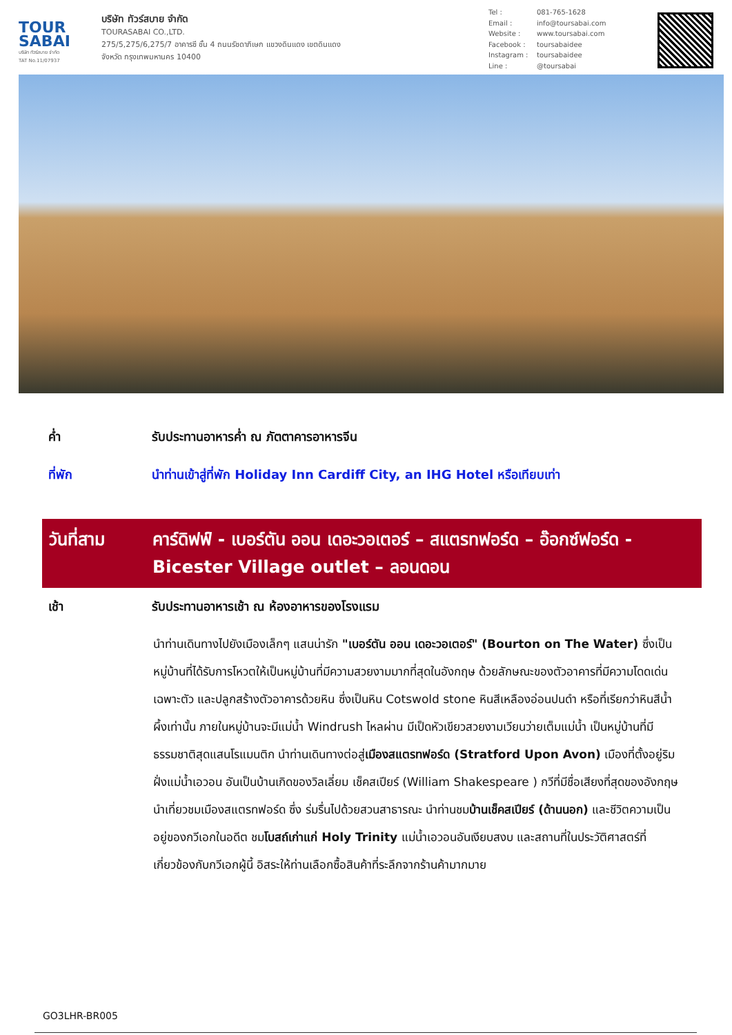TOUR
SABAI
บริษัท ทัวร์สบาย จำกัด
TAT No.11/07937
บริษัท ทัวร์สบาย จำกัด
TOURASABAI CO.,LTD.
275/5,275/6,275/7 อาคารซี ชั้น 4 ถนนรัชดาภิเษก แขวงดินแดง เขตดินแดง
จังหวัด กรุงเทพมหานคร 10400
Tel : 081-765-1628
Email : info@toursabai.com
Website : www.toursabai.com
Facebook : toursabaidee
Instagram : toursabaidee
Line : @toursabai
ค่ำ รับประทานอาหารค่ำ ณ ภัตตาคารอาหารจีน
ที่พัก นำท่านเข้าสู่ที่พัก Holiday Inn Cardiff City, an IHG Hotel หรือเทียบเท่า
วันที่สาม คาร์ดิฟฟ์ - เบอร์ตัน ออน เดอะวอเตอร์ – สแตรทฟอร์ด – อ๊อกซ์ฟอร์ด - Bicester Village outlet – ลอนดอน
เช้า รับประทานอาหารเช้า ณ ห้องอาหารของโรงแรม
นำท่านเดินทางไปยังเมืองเล็กๆ แสนน่ารัก "เบอร์ตัน ออน เดอะวอเตอร์" (Bourton on The Water) ซึ่งเป็นหมู่บ้านที่ได้รับการโหวตให้เป็นหมู่บ้านที่มีความสวยงามมากที่สุดในอังกฤษ ด้วยลักษณะของตัวอาคารที่มีความโดดเด่นเฉพาะตัว และปลูกสร้างตัวอาคารด้วยหิน ซึ่งเป็นหิน Cotswold stone หินสีเหลืองอ่อนปนดำ หรือที่เรียกว่าหินสีน้ำผึ้งเท่านั้น ภายในหมู่บ้านจะมีแม่น้ำ Windrush ไหลผ่าน มีเป็ดหัวเขียวสวยงามเวียนว่ายเต็มแม่น้ำ เป็นหมู่บ้านที่มีธรรมชาติสุดแสนโรแมนติก นำท่านเดินทางต่อสู่เมืองสแตรทฟอร์ด (Stratford Upon Avon) เมืองที่ตั้งอยู่ริมฝั่งแม่น้ำเอวอน อันเป็นบ้านเกิดของวิลเลี่ยม เช็คสเปียร์ (William Shakespeare ) กวีที่มีชื่อเสียงที่สุดของอังกฤษ นำเที่ยวชมเมืองสแตรทฟอร์ด ซึ่ง ร่มรื่นไปด้วยสวนสาธารณะ นำท่านชมบ้านเช็คสเปียร์ (ด้านนอก) และชีวิตความเป็นอยู่ของกวีเอกในอดีต ชมโบสถ์เก่าแก่ Holy Trinity แม่น้ำเอวอนอันเงียบสงบ และสถานที่ในประวัติศาสตร์ที่เกี่ยวข้องกับกวีเอกผู้นี้ อิสระให้ท่านเลือกซื้อสินค้าที่ระลึกจากร้านค้ามากมาย
GO3LHR-BR005